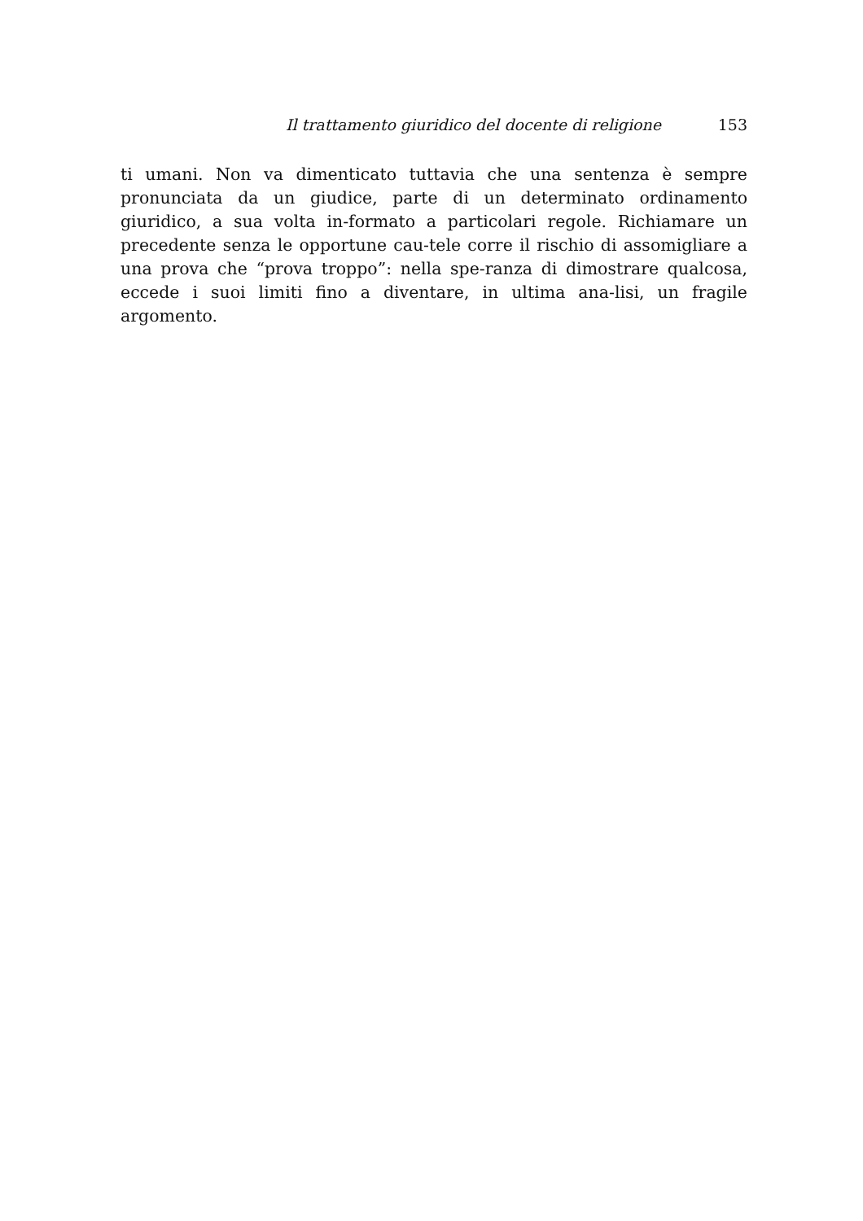Il trattamento giuridico del docente di religione 153
ti umani. Non va dimenticato tuttavia che una sentenza è sempre pronunciata da un giudice, parte di un determinato ordinamento giuridico, a sua volta in-formato a particolari regole. Richiamare un precedente senza le opportune cau-tele corre il rischio di assomigliare a una prova che “prova troppo”: nella spe-ranza di dimostrare qualcosa, eccede i suoi limiti fino a diventare, in ultima ana-lisi, un fragile argomento.